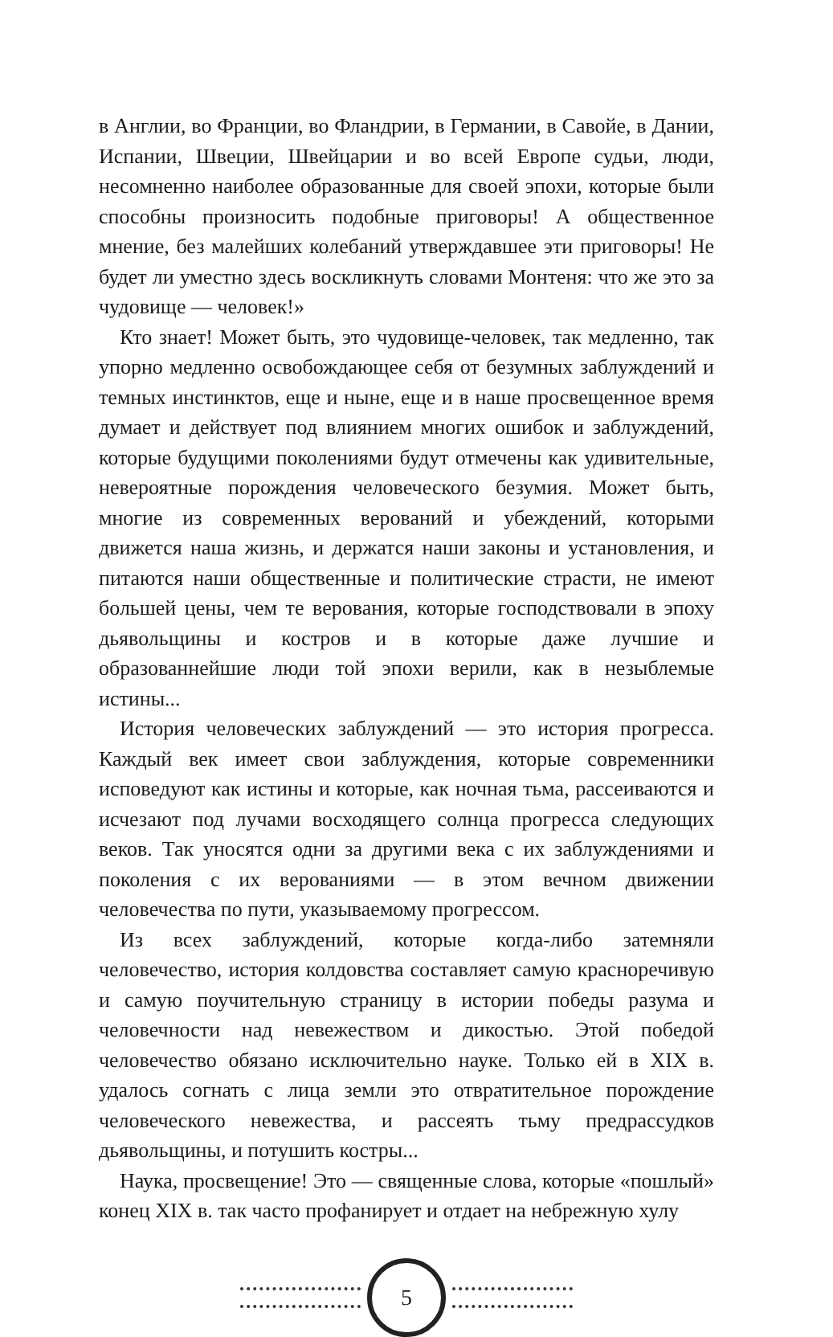в Англии, во Франции, во Фландрии, в Германии, в Савойе, в Дании, Испании, Швеции, Швейцарии и во всей Европе судьи, люди, несомненно наиболее образованные для своей эпохи, которые были способны произносить подобные приговоры! А общественное мнение, без малейших колебаний утверждавшее эти приговоры! Не будет ли уместно здесь воскликнуть словами Монтеня: что же это за чудовище — человек!»
Кто знает! Может быть, это чудовище-человек, так медленно, так упорно медленно освобождающее себя от безумных заблуждений и темных инстинктов, еще и ныне, еще и в наше просвещенное время думает и действует под влиянием многих ошибок и заблуждений, которые будущими поколениями будут отмечены как удивительные, невероятные порождения человеческого безумия. Может быть, многие из современных верований и убеждений, которыми движется наша жизнь, и держатся наши законы и установления, и питаются наши общественные и политические страсти, не имеют большей цены, чем те верования, которые господствовали в эпоху дьявольщины и костров и в которые даже лучшие и образованнейшие люди той эпохи верили, как в незыблемые истины...
История человеческих заблуждений — это история прогресса. Каждый век имеет свои заблуждения, которые современники исповедуют как истины и которые, как ночная тьма, рассеиваются и исчезают под лучами восходящего солнца прогресса следующих веков. Так уносятся одни за другими века с их заблуждениями и поколения с их верованиями — в этом вечном движении человечества по пути, указываемому прогрессом.
Из всех заблуждений, которые когда-либо затемняли человечество, история колдовства составляет самую красноречивую и самую поучительную страницу в истории победы разума и человечности над невежеством и дикостью. Этой победой человечество обязано исключительно науке. Только ей в XIX в. удалось согнать с лица земли это отвратительное порождение человеческого невежества, и рассеять тьму предрассудков дьявольщины, и потушить костры...
Наука, просвещение! Это — священные слова, которые «пошлый» конец XIX в. так часто профанирует и отдает на небрежную хулу
5